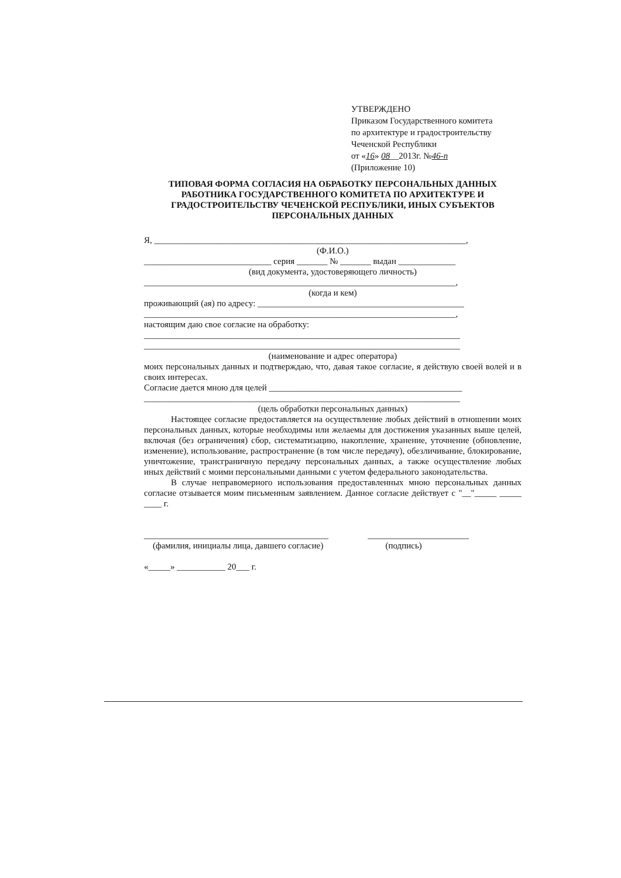УТВЕРЖДЕНО
Приказом Государственного комитета
по архитектуре и градостроительству
Чеченской Республики
от «16» 08__2013г. №46-п
(Приложение 10)
ТИПОВАЯ ФОРМА СОГЛАСИЯ НА ОБРАБОТКУ ПЕРСОНАЛЬНЫХ ДАННЫХ РАБОТНИКА ГОСУДАРСТВЕННОГО КОМИТЕТА ПО АРХИТЕКТУРЕ И ГРАДОСТРОИТЕЛЬСТВУ ЧЕЧЕНСКОЙ РЕСПУБЛИКИ, ИНЫХ СУБЪЕКТОВ ПЕРСОНАЛЬНЫХ ДАННЫХ
Я, _______________________________________________________________________,
(Ф.И.О.)
_____________________________ серия _______ № _______ выдан _____________
(вид документа, удостоверяющего личность)
_______________________________________________________________________,
(когда и кем)
проживающий (ая) по адресу: _______________________________________________
_______________________________________________________________________,
настоящим даю свое согласие на обработку:
________________________________________________________________________
________________________________________________________________________
(наименование и адрес оператора)
моих персональных данных и подтверждаю, что, давая такое согласие, я действую своей волей и в своих интересах.
Согласие дается мною для целей ____________________________________________
________________________________________________________________________
(цель обработки персональных данных)
Настоящее согласие предоставляется на осуществление любых действий в отношении моих персональных данных, которые необходимы или желаемы для достижения указанных выше целей, включая (без ограничения) сбор, систематизацию, накопление, хранение, уточнение (обновление, изменение), использование, распространение (в том числе передачу), обезличивание, блокирование, уничтожение, трансграничную передачу персональных данных, а также осуществление любых иных действий с моими персональными данными с учетом федерального законодательства.
В случае неправомерного использования предоставленных мною персональных данных согласие отзывается моим письменным заявлением. Данное согласие действует с "__"_____ _____ ____ г.
__________________________________________
(фамилия, инициалы лица, давшего согласие)
_______________________
(подпись)
«_____» ___________ 20___ г.